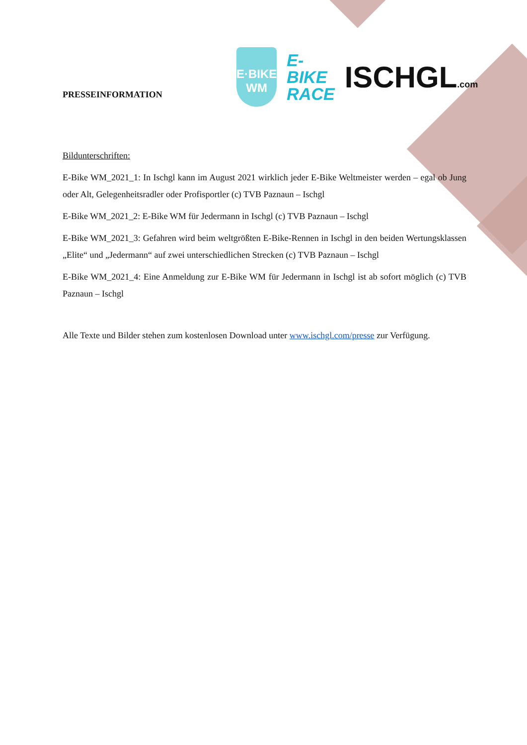E·BIKE
WM
E-BIKE
RACE
ISCHGL.com
PRESSEINFORMATION
Bildunterschriften:
E-Bike WM_2021_1: In Ischgl kann im August 2021 wirklich jeder E-Bike Weltmeister werden – egal ob Jung oder Alt, Gelegenheitsradler oder Profisportler (c) TVB Paznaun – Ischgl
E-Bike WM_2021_2: E-Bike WM für Jedermann in Ischgl (c) TVB Paznaun – Ischgl
E-Bike WM_2021_3: Gefahren wird beim weltgrößten E-Bike-Rennen in Ischgl in den beiden Wertungsklassen „Elite“ und „Jedermann“ auf zwei unterschiedlichen Strecken (c) TVB Paznaun – Ischgl
E-Bike WM_2021_4: Eine Anmeldung zur E-Bike WM für Jedermann in Ischgl ist ab sofort möglich (c) TVB Paznaun – Ischgl
Alle Texte und Bilder stehen zum kostenlosen Download unter www.ischgl.com/presse zur Verfügung.